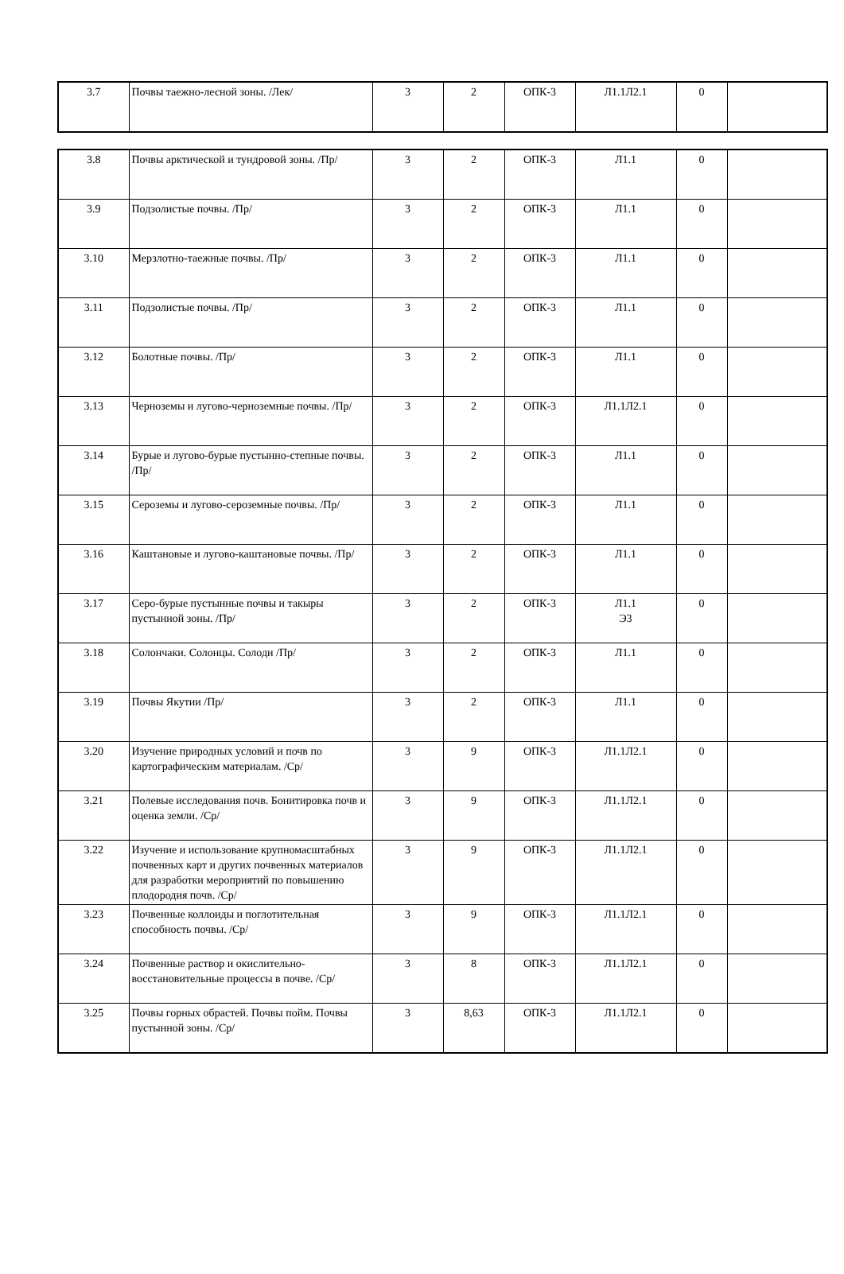| 3.7 | Почвы таежно-лесной зоны. /Лек/ | 3 | 2 | ОПК-3 | Л1.1Л2.1 | 0 | |
| 3.8 | Почвы арктической и тундровой зоны. /Пр/ | 3 | 2 | ОПК-3 | Л1.1 | 0 | |
| 3.9 | Подзолистые почвы. /Пр/ | 3 | 2 | ОПК-3 | Л1.1 | 0 | |
| 3.10 | Мерзлотно-таежные почвы. /Пр/ | 3 | 2 | ОПК-3 | Л1.1 | 0 | |
| 3.11 | Подзолистые почвы. /Пр/ | 3 | 2 | ОПК-3 | Л1.1 | 0 | |
| 3.12 | Болотные почвы. /Пр/ | 3 | 2 | ОПК-3 | Л1.1 | 0 | |
| 3.13 | Черноземы и лугово-черноземные почвы. /Пр/ | 3 | 2 | ОПК-3 | Л1.1Л2.1 | 0 | |
| 3.14 | Бурые и лугово-бурые пустынно-степные почвы. /Пр/ | 3 | 2 | ОПК-3 | Л1.1 | 0 | |
| 3.15 | Сероземы и лугово-сероземные почвы. /Пр/ | 3 | 2 | ОПК-3 | Л1.1 | 0 | |
| 3.16 | Каштановые и лугово-каштановые почвы. /Пр/ | 3 | 2 | ОПК-3 | Л1.1 | 0 | |
| 3.17 | Серо-бурые пустынные почвы и такыры пустынной зоны. /Пр/ | 3 | 2 | ОПК-3 | Л1.1 Э3 | 0 | |
| 3.18 | Солончаки. Солонцы. Солоди /Пр/ | 3 | 2 | ОПК-3 | Л1.1 | 0 | |
| 3.19 | Почвы Якутии /Пр/ | 3 | 2 | ОПК-3 | Л1.1 | 0 | |
| 3.20 | Изучение природных условий и почв по картографическим материалам. /Ср/ | 3 | 9 | ОПК-3 | Л1.1Л2.1 | 0 | |
| 3.21 | Полевые исследования почв. Бонитировка почв и оценка земли. /Ср/ | 3 | 9 | ОПК-3 | Л1.1Л2.1 | 0 | |
| 3.22 | Изучение и использование крупномасштабных почвенных карт и других почвенных материалов для разработки мероприятий по повышению плодородия почв. /Ср/ | 3 | 9 | ОПК-3 | Л1.1Л2.1 | 0 | |
| 3.23 | Почвенные коллоиды и поглотительная способность почвы. /Ср/ | 3 | 9 | ОПК-3 | Л1.1Л2.1 | 0 | |
| 3.24 | Почвенные раствор и окислительно-восстановительные процессы в почве. /Ср/ | 3 | 8 | ОПК-3 | Л1.1Л2.1 | 0 | |
| 3.25 | Почвы горных обрастей. Почвы пойм. Почвы пустынной зоны. /Ср/ | 3 | 8,63 | ОПК-3 | Л1.1Л2.1 | 0 | |